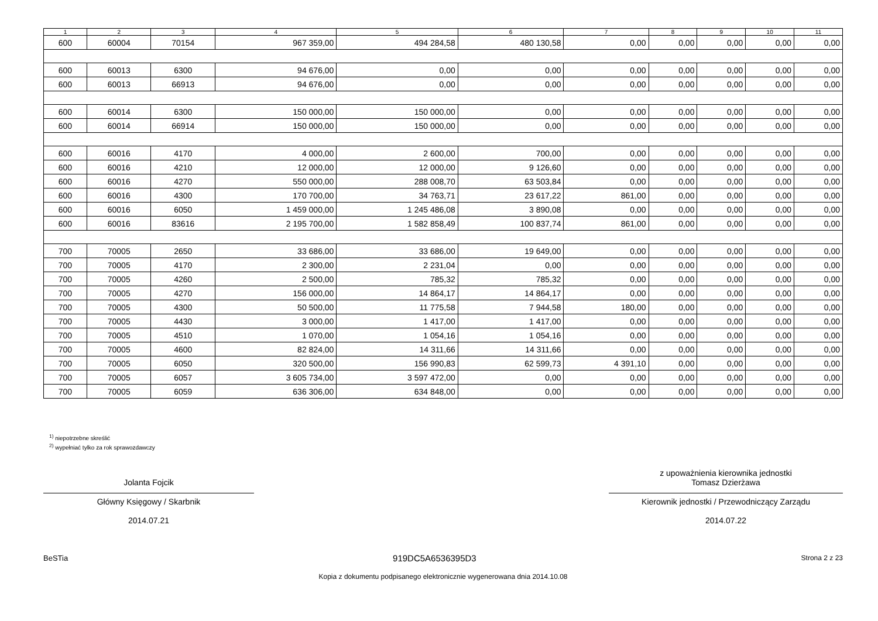| 1 | 2 | 3 | 4 | 5 | 6 | 7 | 8 | 9 | 10 | 11 |
| --- | --- | --- | --- | --- | --- | --- | --- | --- | --- | --- |
| 600 | 60004 | 70154 | 967 359,00 | 494 284,58 | 480 130,58 | 0,00 | 0,00 | 0,00 | 0,00 | 0,00 |
| 600 | 60013 | 6300 | 94 676,00 | 0,00 | 0,00 | 0,00 | 0,00 | 0,00 | 0,00 | 0,00 |
| 600 | 60013 | 66913 | 94 676,00 | 0,00 | 0,00 | 0,00 | 0,00 | 0,00 | 0,00 | 0,00 |
| 600 | 60014 | 6300 | 150 000,00 | 150 000,00 | 0,00 | 0,00 | 0,00 | 0,00 | 0,00 | 0,00 |
| 600 | 60014 | 66914 | 150 000,00 | 150 000,00 | 0,00 | 0,00 | 0,00 | 0,00 | 0,00 | 0,00 |
| 600 | 60016 | 4170 | 4 000,00 | 2 600,00 | 700,00 | 0,00 | 0,00 | 0,00 | 0,00 | 0,00 |
| 600 | 60016 | 4210 | 12 000,00 | 12 000,00 | 9 126,60 | 0,00 | 0,00 | 0,00 | 0,00 | 0,00 |
| 600 | 60016 | 4270 | 550 000,00 | 288 008,70 | 63 503,84 | 0,00 | 0,00 | 0,00 | 0,00 | 0,00 |
| 600 | 60016 | 4300 | 170 700,00 | 34 763,71 | 23 617,22 | 861,00 | 0,00 | 0,00 | 0,00 | 0,00 |
| 600 | 60016 | 6050 | 1 459 000,00 | 1 245 486,08 | 3 890,08 | 0,00 | 0,00 | 0,00 | 0,00 | 0,00 |
| 600 | 60016 | 83616 | 2 195 700,00 | 1 582 858,49 | 100 837,74 | 861,00 | 0,00 | 0,00 | 0,00 | 0,00 |
| 700 | 70005 | 2650 | 33 686,00 | 33 686,00 | 19 649,00 | 0,00 | 0,00 | 0,00 | 0,00 | 0,00 |
| 700 | 70005 | 4170 | 2 300,00 | 2 231,04 | 0,00 | 0,00 | 0,00 | 0,00 | 0,00 | 0,00 |
| 700 | 70005 | 4260 | 2 500,00 | 785,32 | 785,32 | 0,00 | 0,00 | 0,00 | 0,00 | 0,00 |
| 700 | 70005 | 4270 | 156 000,00 | 14 864,17 | 14 864,17 | 0,00 | 0,00 | 0,00 | 0,00 | 0,00 |
| 700 | 70005 | 4300 | 50 500,00 | 11 775,58 | 7 944,58 | 180,00 | 0,00 | 0,00 | 0,00 | 0,00 |
| 700 | 70005 | 4430 | 3 000,00 | 1 417,00 | 1 417,00 | 0,00 | 0,00 | 0,00 | 0,00 | 0,00 |
| 700 | 70005 | 4510 | 1 070,00 | 1 054,16 | 1 054,16 | 0,00 | 0,00 | 0,00 | 0,00 | 0,00 |
| 700 | 70005 | 4600 | 82 824,00 | 14 311,66 | 14 311,66 | 0,00 | 0,00 | 0,00 | 0,00 | 0,00 |
| 700 | 70005 | 6050 | 320 500,00 | 156 990,83 | 62 599,73 | 4 391,10 | 0,00 | 0,00 | 0,00 | 0,00 |
| 700 | 70005 | 6057 | 3 605 734,00 | 3 597 472,00 | 0,00 | 0,00 | 0,00 | 0,00 | 0,00 | 0,00 |
| 700 | 70005 | 6059 | 636 306,00 | 634 848,00 | 0,00 | 0,00 | 0,00 | 0,00 | 0,00 | 0,00 |
<sup>1)</sup> niepotrzebne skreślić
<sup>2)</sup> wypełniać tylko za rok sprawozdawczy
Jolanta Fojcik
Główny Księgowy / Skarbnik
2014.07.21
z upoważnienia kierownika jednostki
Tomasz Dzierżawa
Kierownik jednostki / Przewodniczący Zarządu
2014.07.22
BeSTia 919DC5A6536395D3 Strona 2 z 23
Kopia z dokumentu podpisanego elektronicznie wygenerowana dnia 2014.10.08